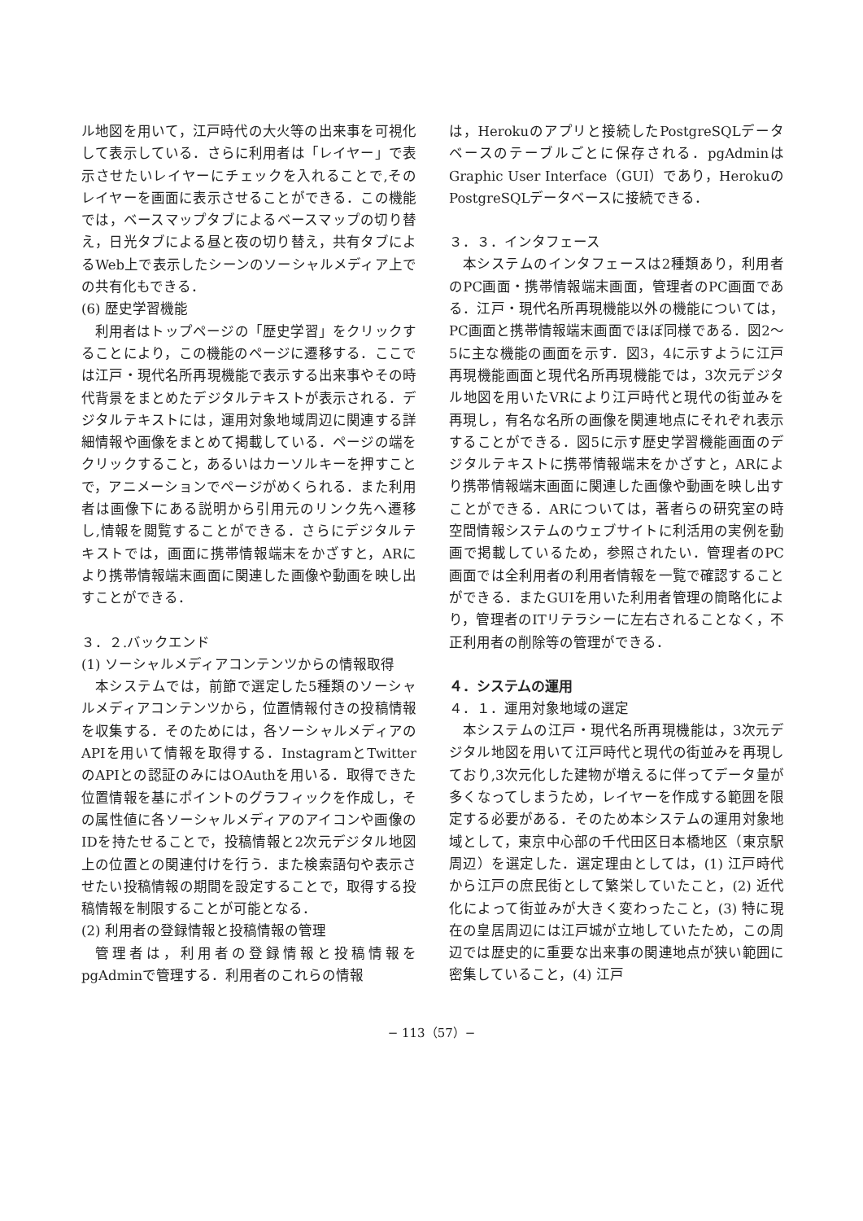ル地図を用いて，江戸時代の大火等の出来事を可視化して表示している．さらに利用者は「レイヤー」で表示させたいレイヤーにチェックを入れることで,そのレイヤーを画面に表示させることができる．この機能では，ベースマップタブによるベースマップの切り替え，日光タブによる昼と夜の切り替え，共有タブによるWeb上で表示したシーンのソーシャルメディア上での共有化もできる．
(6) 歴史学習機能
利用者はトップページの「歴史学習」をクリックすることにより，この機能のページに遷移する．ここでは江戸・現代名所再現機能で表示する出来事やその時代背景をまとめたデジタルテキストが表示される．デジタルテキストには，運用対象地域周辺に関連する詳細情報や画像をまとめて掲載している．ページの端をクリックすること，あるいはカーソルキーを押すことで，アニメーションでページがめくられる．また利用者は画像下にある説明から引用元のリンク先へ遷移し,情報を閲覧することができる．さらにデジタルテキストでは，画面に携帯情報端末をかざすと，ARにより携帯情報端末画面に関連した画像や動画を映し出すことができる．
３．２.バックエンド
(1) ソーシャルメディアコンテンツからの情報取得
本システムでは，前節で選定した5種類のソーシャルメディアコンテンツから，位置情報付きの投稿情報を収集する．そのためには，各ソーシャルメディアのAPIを用いて情報を取得する．InstagramとTwitterのAPIとの認証のみにはOAuthを用いる．取得できた位置情報を基にポイントのグラフィックを作成し，その属性値に各ソーシャルメディアのアイコンや画像のIDを持たせることで，投稿情報と2次元デジタル地図上の位置との関連付けを行う．また検索語句や表示させたい投稿情報の期間を設定することで，取得する投稿情報を制限することが可能となる．
(2) 利用者の登録情報と投稿情報の管理
管理者は，利用者の登録情報と投稿情報をpgAdminで管理する．利用者のこれらの情報
は，Herokuのアプリと接続したPostgreSQLデータベースのテーブルごとに保存される．pgAdminはGraphic User Interface（GUI）であり，HerokuのPostgreSQLデータベースに接続できる．
３．３．インタフェース
本システムのインタフェースは2種類あり，利用者のPC画面・携帯情報端末画面，管理者のPC画面である．江戸・現代名所再現機能以外の機能については，PC画面と携帯情報端末画面でほぼ同様である．図2～5に主な機能の画面を示す．図3，4に示すように江戸再現機能画面と現代名所再現機能では，3次元デジタル地図を用いたVRにより江戸時代と現代の街並みを再現し，有名な名所の画像を関連地点にそれぞれ表示することができる．図5に示す歴史学習機能画面のデジタルテキストに携帯情報端末をかざすと，ARにより携帯情報端末画面に関連した画像や動画を映し出すことができる．ARについては，著者らの研究室の時空間情報システムのウェブサイトに利活用の実例を動画で掲載しているため，参照されたい．管理者のPC画面では全利用者の利用者情報を一覧で確認することができる．またGUIを用いた利用者管理の簡略化により，管理者のITリテラシーに左右されることなく，不正利用者の削除等の管理ができる．
４．システムの運用
４．１．運用対象地域の選定
本システムの江戸・現代名所再現機能は，3次元デジタル地図を用いて江戸時代と現代の街並みを再現しており,3次元化した建物が増えるに伴ってデータ量が多くなってしまうため，レイヤーを作成する範囲を限定する必要がある．そのため本システムの運用対象地域として，東京中心部の千代田区日本橋地区（東京駅周辺）を選定した．選定理由としては，(1) 江戸時代から江戸の庶民街として繁栄していたこと，(2) 近代化によって街並みが大きく変わったこと，(3) 特に現在の皇居周辺には江戸城が立地していたため，この周辺では歴史的に重要な出来事の関連地点が狭い範囲に密集していること，(4) 江戸
− 113（57）−